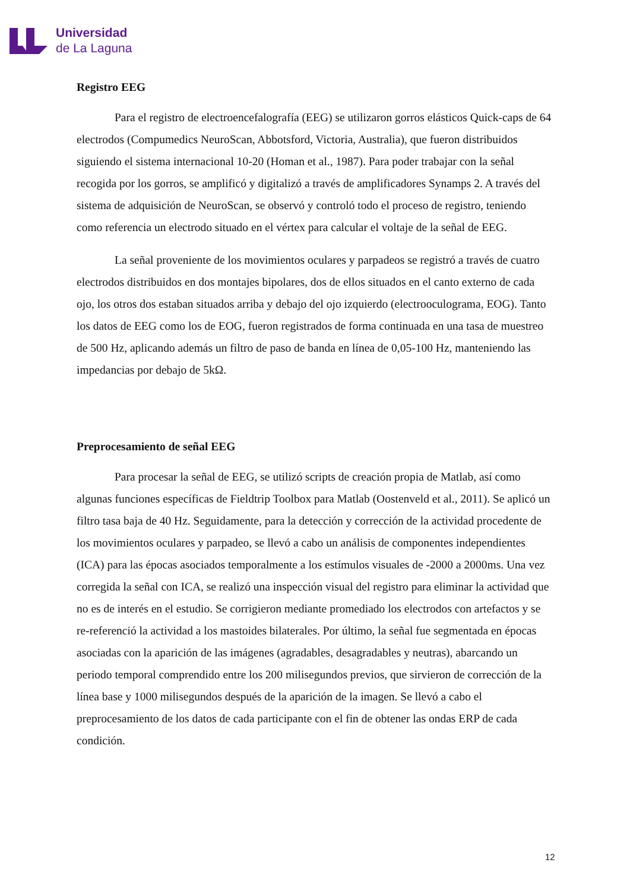Universidad
de La Laguna
Registro EEG
Para el registro de electroencefalografía (EEG) se utilizaron gorros elásticos Quick-caps de 64 electrodos (Compumedics NeuroScan, Abbotsford, Victoria, Australia), que fueron distribuidos siguiendo el sistema internacional 10-20 (Homan et al., 1987). Para poder trabajar con la señal recogida por los gorros, se amplificó y digitalizó a través de amplificadores Synamps 2. A través del sistema de adquisición de NeuroScan, se observó y controló todo el proceso de registro, teniendo como referencia un electrodo situado en el vértex para calcular el voltaje de la señal de EEG.
La señal proveniente de los movimientos oculares y parpadeos se registró a través de cuatro electrodos distribuidos en dos montajes bipolares, dos de ellos situados en el canto externo de cada ojo, los otros dos estaban situados arriba y debajo del ojo izquierdo (electrooculograma, EOG). Tanto los datos de EEG como los de EOG, fueron registrados de forma continuada en una tasa de muestreo de 500 Hz, aplicando además un filtro de paso de banda en línea de 0,05-100 Hz, manteniendo las impedancias por debajo de 5kΩ.
Preprocesamiento de señal EEG
Para procesar la señal de EEG, se utilizó scripts de creación propia de Matlab, así como algunas funciones específicas de Fieldtrip Toolbox para Matlab (Oostenveld et al., 2011). Se aplicó un filtro tasa baja de 40 Hz. Seguidamente, para la detección y corrección de la actividad procedente de los movimientos oculares y parpadeo, se llevó a cabo un análisis de componentes independientes (ICA) para las épocas asociados temporalmente a los estímulos visuales de -2000 a 2000ms. Una vez corregida la señal con ICA, se realizó una inspección visual del registro para eliminar la actividad que no es de interés en el estudio. Se corrigieron mediante promediado los electrodos con artefactos y se re-referenció la actividad a los mastoides bilaterales. Por último, la señal fue segmentada en épocas asociadas con la aparición de las imágenes (agradables, desagradables y neutras), abarcando un periodo temporal comprendido entre los 200 milisegundos previos, que sirvieron de corrección de la línea base y 1000 milisegundos después de la aparición de la imagen. Se llevó a cabo el preprocesamiento de los datos de cada participante con el fin de obtener las ondas ERP de cada condición.
12